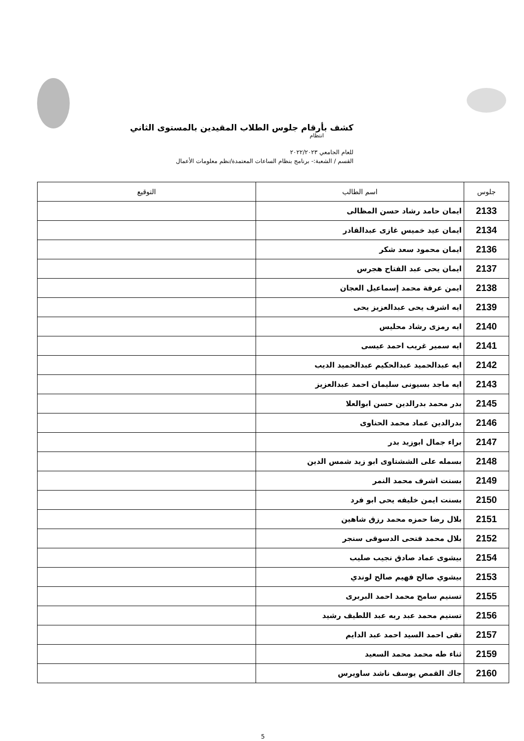كشف بأرقام جلوس الطلاب المقيدين بالمستوى الثاني
انتظام
للعام الجامعي ٢٠٢٢/٢٠٢٣
القسم / الشعبة:- برنامج بنظام الساعات المعتمدة/نظم معلومات الأعمال
| جلوس | اسم الطالب | التوقيع |
| --- | --- | --- |
| 2133 | ايمان حامد رشاد حسن المظالى | |
| 2134 | ايمان عيد خميس غازى عبدالقادر | |
| 2136 | ايمان محمود سعد شكر | |
| 2137 | ايمان يحى عبد الفتاح هجرس | |
| 2138 | ايمن عرفة محمد إسماعيل العجان | |
| 2139 | ايه اشرف يحى عبدالعزيز يحى | |
| 2140 | ايه رمزى رشاد محليس | |
| 2141 | ايه سمير غريب احمد عيسى | |
| 2142 | ايه عبدالحميد عبدالحكيم عبدالحميد الديب | |
| 2143 | ايه ماجد بسيونى سليمان احمد عبدالعزيز | |
| 2145 | بدر محمد بدرالدين حسن ابوالعلا | |
| 2146 | بدرالدين عماد محمد الحناوى | |
| 2147 | براء جمال ابوزيد بدر | |
| 2148 | بسمله على الششتاوى ابو زيد شمس الدين | |
| 2149 | بسنت اشرف محمد النمر | |
| 2150 | بسنت ايمن خليفه يحى ابو فرد | |
| 2151 | بلال رضا حمزه محمد رزق شاهين | |
| 2152 | بلال محمد فتحى الدسوقى سنجر | |
| 2154 | بيشوى عماد صادق نجيب صليب | |
| 2153 | بيشوي صالح فهيم صالح لوندي | |
| 2155 | تسنيم سامح محمد احمد البربرى | |
| 2156 | تسنيم محمد عبد ربه عبد اللطيف رشيد | |
| 2157 | تقى احمد السيد احمد عبد الدايم | |
| 2159 | ثناء طه محمد محمد السعيد | |
| 2160 | جاك القمص يوسف ناشد ساويرس | |
5